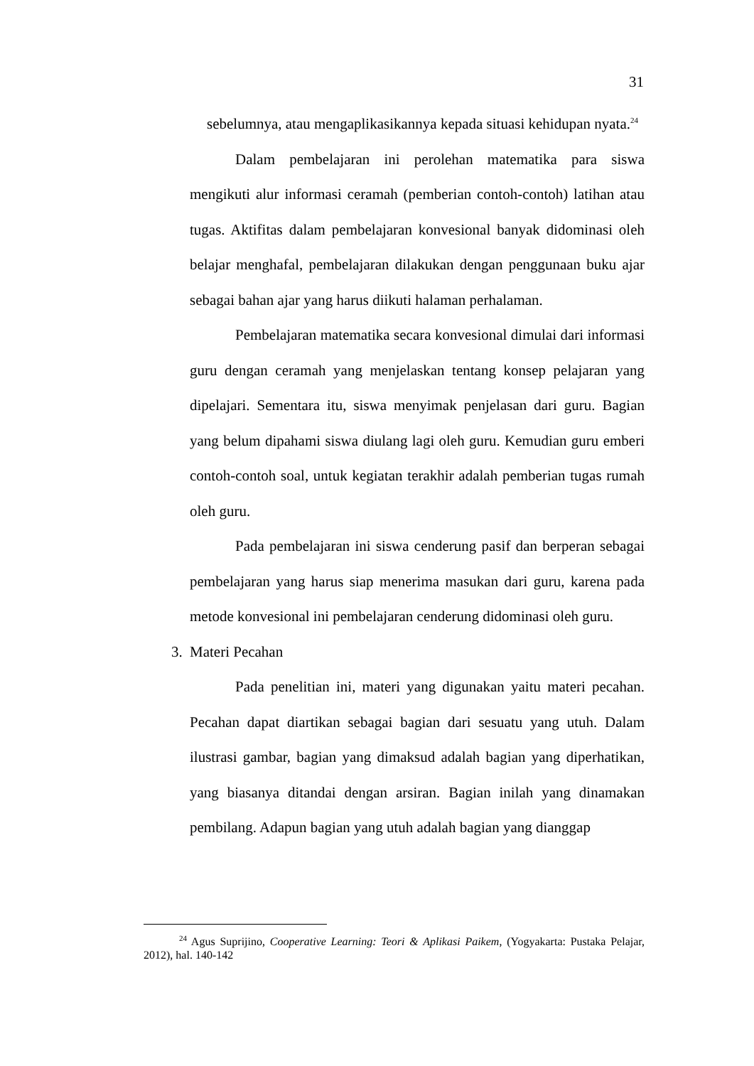31
sebelumnya, atau mengaplikasikannya kepada situasi kehidupan nyata.<sup>24</sup>
Dalam pembelajaran ini perolehan matematika para siswa mengikuti alur informasi ceramah (pemberian contoh-contoh) latihan atau tugas. Aktifitas dalam pembelajaran konvesional banyak didominasi oleh belajar menghafal, pembelajaran dilakukan dengan penggunaan buku ajar sebagai bahan ajar yang harus diikuti halaman perhalaman.
Pembelajaran matematika secara konvesional dimulai dari informasi guru dengan ceramah yang menjelaskan tentang konsep pelajaran yang dipelajari. Sementara itu, siswa menyimak penjelasan dari guru. Bagian yang belum dipahami siswa diulang lagi oleh guru. Kemudian guru emberi contoh-contoh soal, untuk kegiatan terakhir adalah pemberian tugas rumah oleh guru.
Pada pembelajaran ini siswa cenderung pasif dan berperan sebagai pembelajaran yang harus siap menerima masukan dari guru, karena pada metode konvesional ini pembelajaran cenderung didominasi oleh guru.
3. Materi Pecahan
Pada penelitian ini, materi yang digunakan yaitu materi pecahan. Pecahan dapat diartikan sebagai bagian dari sesuatu yang utuh. Dalam ilustrasi gambar, bagian yang dimaksud adalah bagian yang diperhatikan, yang biasanya ditandai dengan arsiran. Bagian inilah yang dinamakan pembilang. Adapun bagian yang utuh adalah bagian yang dianggap
<sup>24</sup> Agus Suprijino, Cooperative Learning: Teori & Aplikasi Paikem, (Yogyakarta: Pustaka Pelajar, 2012), hal. 140-142